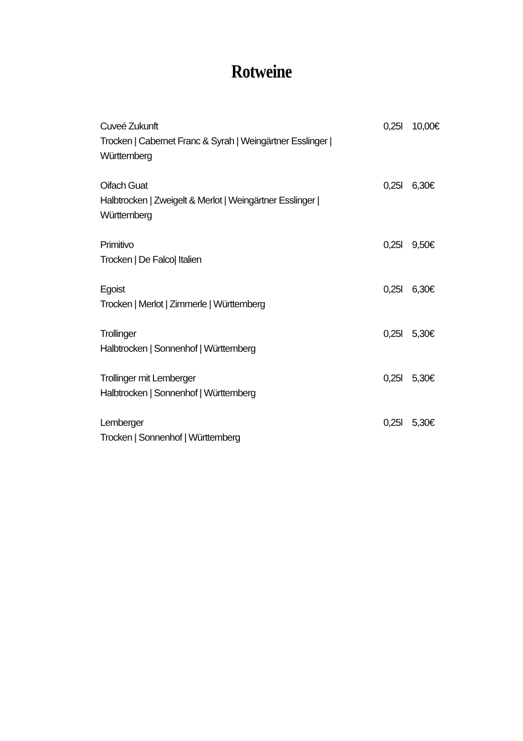Rotweine
Cuveé Zukunft
Trocken | Cabernet Franc & Syrah | Weingärtner Esslinger | Württemberg
0,25l
10,00€
Oifach Guat
Halbtrocken | Zweigelt & Merlot | Weingärtner Esslinger | Württemberg
0,25l
6,30€
Primitivo
Trocken | De Falco| Italien
0,25l
9,50€
Egoist
Trocken | Merlot | Zimmerle | Württemberg
0,25l
6,30€
Trollinger
Halbtrocken | Sonnenhof | Württemberg
0,25l
5,30€
Trollinger mit Lemberger
Halbtrocken | Sonnenhof | Württemberg
0,25l
5,30€
Lemberger
Trocken | Sonnenhof | Württemberg
0,25l
5,30€